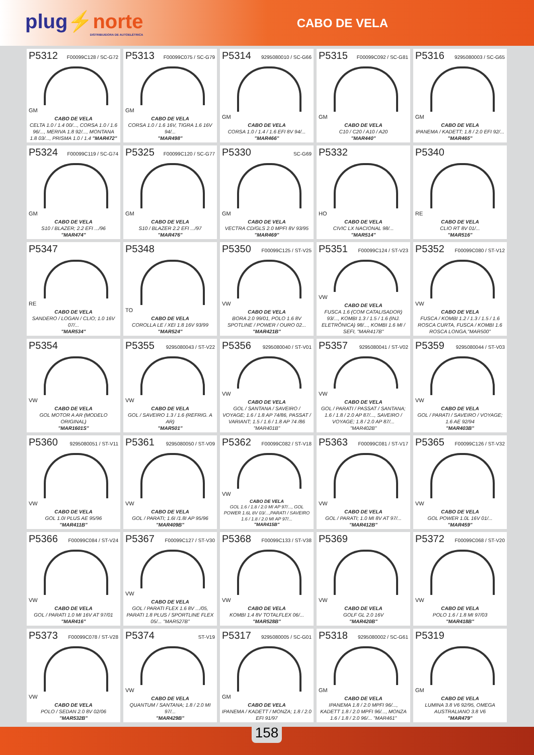plug⚡norte
DISTRIBUIDORA DE AUTOELÉTRICA
CABO DE VELA
P5312 F00099C128 / SC-G72
GM
CABO DE VELA
CELTA 1.0 / 1.4 00/..., CORSA 1.0 / 1.6 96/..., MERIVA 1.8 92/..., MONTANA 1.8 03/..., PRISMA 1.0 / 1.4 "MAR472"
P5313 F00099C075 / SC-G79
GM
CABO DE VELA
CORSA 1.0 / 1.6 16V, TIGRA 1.6 16V 94/...
"MAR498"
P5314 9295080010 / SC-G66
GM
CABO DE VELA
CORSA 1.0 / 1.4 / 1.6 EFI 8V 94/...
"MAR466"
P5315 F00099C092 / SC-G81
GM
CABO DE VELA
C10 / C20 / A10 / A20
"MAR440"
P5316 9295080003 / SC-G65
GM
CABO DE VELA
IPANEMA / KADETT; 1.8 / 2.0 EFI 92/...
"MAR465"
P5324 F00099C119 / SC-G74
GM
CABO DE VELA
S10 / BLAZER; 2.2 EFI .../96
"MAR474"
P5325 F00099C120 / SC-G77
GM
CABO DE VELA
S10 / BLAZER 2.2 EFI .../97
"MAR476"
P5330 SC-G69
GM
CABO DE VELA
VECTRA CD/GLS 2.0 MPFI 8V 93/95
"MAR469"
P5332
HO
CABO DE VELA
CIVIC LX NACIONAL 98/...
"MAR514"
P5340
RE
CABO DE VELA
CLIO RT 8V 01/...
"MAR516"
P5347
RE
CABO DE VELA
SANDERO / LOGAN / CLIO; 1.0 16V 07/...
"MAR534"
P5348
TO
CABO DE VELA
COROLLA LE / XEI 1.8 16V 93/99
"MAR524"
P5350 F00099C125 / ST-V25
VW
CABO DE VELA
BORA 2.0 99/01, POLO 1.6 8V SPOTLINE / POWER / OURO 02...
"MAR421B"
P5351 F00099C124 / ST-V23
VW
CABO DE VELA
FUSCA 1.6 (COM CATALISADOR) 93/..., KOMBI 1.3 / 1.5 / 1.6 (INJ. ELETRÔNICA) 98/..., KOMBI 1.6 MI / SEFI, "MAR417B"
P5352 F00099C080 / ST-V12
VW
CABO DE VELA
FUSCA / KOMBI 1.2 / 1.3 / 1.5 / 1.6 ROSCA CURTA, FUSCA / KOMBI 1.6 ROSCA LONGA,"MAR500"
P5354
VW
CABO DE VELA
GOL MOTOR A AR (MODELO ORIGINAL)
"MAR1601S"
P5355 9295080043 / ST-V22
VW
CABO DE VELA
GOL / SAVEIRO 1.3 / 1.6 (REFRIG. A AR)
"MAR501"
P5356 9295080040 / ST-V01
VW
CABO DE VELA
GOL / SANTANA / SAVEIRO / VOYAGE; 1.6 / 1.8 AP 74/86, PASSAT / VARIANT; 1.5 / 1.6 / 1.8 AP 74 /86 "MAR401B"
P5357 9295080041 / ST-V02
VW
CABO DE VELA
GOL / PARATI / PASSAT / SANTANA; 1.6 / 1.8 / 2.0 AP 87/..., SAVEIRO / VOYAGE; 1.8 / 2.0 AP 87/... "MAR402B"
P5359 9295080044 / ST-V03
VW
CABO DE VELA
GOL / PARATI / SAVEIRO / VOYAGE; 1.6 AE 92/94
"MAR403B"
P5360 9295080051 / ST-V11
VW
CABO DE VELA
GOL 1.0I PLUS AE 95/96
"MAR411B"
P5361 9295080050 / ST-V09
VW
CABO DE VELA
GOL / PARATI; 1.6I /1.8I AP 95/96
"MAR409B"
P5362 F00099C082 / ST-V18
VW
CABO DE VELA
GOL 1.6 / 1.8 / 2.0 MI AP 97/..., GOL POWER 1.6L 8V 03/...,PARATI / SAVEIRO 1.6 / 1.8 / 2.0 MI AP 97/...
"MAR415B"
P5363 F00099C081 / ST-V17
VW
CABO DE VELA
GOL / PARATI; 1.0 MI 8V AT 97/...
"MAR412B"
P5365 F00099C126 / ST-V32
VW
CABO DE VELA
GOL POWER 1.0L 16V 01/...
"MAR459"
P5366 F00099C084 / ST-V24
VW
CABO DE VELA
GOL / PARATI 1.0 MI 16V AT 97/01
"MAR416"
P5367 F00099C127 / ST-V30
VW
CABO DE VELA
GOL / PARATI FLEX 1.6 8V .../05, PARATI 1.8 PLUS / SPORTLINE FLEX 05/... "MAR527B"
P5368 F00099C133 / ST-V38
VW
CABO DE VELA
KOMBI 1.4 8V TOTALFLEX 06/...
"MAR528B"
P5369
VW
CABO DE VELA
GOLF GL 2.0 16V
"MAR420B"
P5372 F00099C068 / ST-V20
VW
CABO DE VELA
POLO 1.6 / 1.8 MI 97/03
"MAR418B"
P5373 F00099C078 / ST-V28
VW
CABO DE VELA
POLO / SEDAN 2.0 8V 02/06
"MAR532B"
P5374 ST-V19
VW
CABO DE VELA
QUANTUM / SANTANA; 1.8 / 2.0 MI 97/...
"MAR429B"
P5317 9295080005 / SC-G01
GM
CABO DE VELA
IPANEMA / KADETT / MONZA; 1.8 / 2.0 EFI 91/97
P5318 9295080002 / SC-G61
GM
CABO DE VELA
IPANEMA 1.8 / 2.0 MPFI 96/..., KADETT 1.8 / 2.0 MPFI 96/..., MONZA 1.6 / 1.8 / 2.0 96/... "MAR461"
P5319
GM
CABO DE VELA
LUMINA 3.8 V6 92/95, OMEGA AUSTRALIANO 3.8 V6
"MAR479"
158